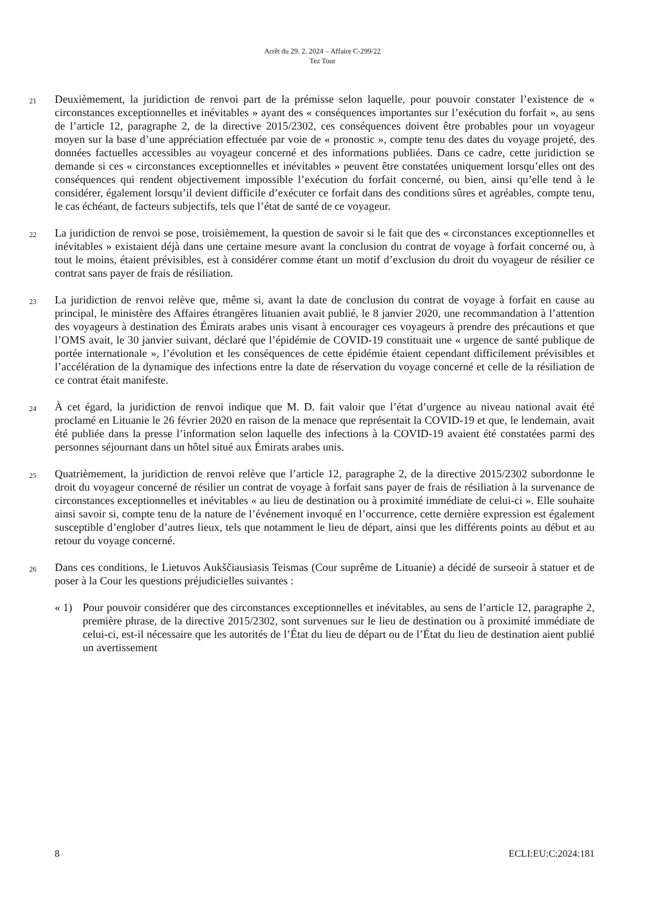Arrêt du 29. 2. 2024 – Affaire C-299/22
Tez Tour
21
Deuxièmement, la juridiction de renvoi part de la prémisse selon laquelle, pour pouvoir constater l’existence de « circonstances exceptionnelles et inévitables » ayant des « conséquences importantes sur l’exécution du forfait », au sens de l’article 12, paragraphe 2, de la directive 2015/2302, ces conséquences doivent être probables pour un voyageur moyen sur la base d’une appréciation effectuée par voie de « pronostic », compte tenu des dates du voyage projeté, des données factuelles accessibles au voyageur concerné et des informations publiées. Dans ce cadre, cette juridiction se demande si ces « circonstances exceptionnelles et inévitables » peuvent être constatées uniquement lorsqu’elles ont des conséquences qui rendent objectivement impossible l’exécution du forfait concerné, ou bien, ainsi qu’elle tend à le considérer, également lorsqu’il devient difficile d’exécuter ce forfait dans des conditions sûres et agréables, compte tenu, le cas échéant, de facteurs subjectifs, tels que l’état de santé de ce voyageur.
22
La juridiction de renvoi se pose, troisièmement, la question de savoir si le fait que des « circonstances exceptionnelles et inévitables » existaient déjà dans une certaine mesure avant la conclusion du contrat de voyage à forfait concerné ou, à tout le moins, étaient prévisibles, est à considérer comme étant un motif d’exclusion du droit du voyageur de résilier ce contrat sans payer de frais de résiliation.
23
La juridiction de renvoi relève que, même si, avant la date de conclusion du contrat de voyage à forfait en cause au principal, le ministère des Affaires étrangères lituanien avait publié, le 8 janvier 2020, une recommandation à l’attention des voyageurs à destination des Émirats arabes unis visant à encourager ces voyageurs à prendre des précautions et que l’OMS avait, le 30 janvier suivant, déclaré que l’épidémie de COVID-19 constituait une « urgence de santé publique de portée internationale », l’évolution et les conséquences de cette épidémie étaient cependant difficilement prévisibles et l’accélération de la dynamique des infections entre la date de réservation du voyage concerné et celle de la résiliation de ce contrat était manifeste.
24
À cet égard, la juridiction de renvoi indique que M. D. fait valoir que l’état d’urgence au niveau national avait été proclamé en Lituanie le 26 février 2020 en raison de la menace que représentait la COVID-19 et que, le lendemain, avait été publiée dans la presse l’information selon laquelle des infections à la COVID-19 avaient été constatées parmi des personnes séjournant dans un hôtel situé aux Émirats arabes unis.
25
Quatrièmement, la juridiction de renvoi relève que l’article 12, paragraphe 2, de la directive 2015/2302 subordonne le droit du voyageur concerné de résilier un contrat de voyage à forfait sans payer de frais de résiliation à la survenance de circonstances exceptionnelles et inévitables « au lieu de destination ou à proximité immédiate de celui-ci ». Elle souhaite ainsi savoir si, compte tenu de la nature de l’événement invoqué en l’occurrence, cette dernière expression est également susceptible d’englober d’autres lieux, tels que notamment le lieu de départ, ainsi que les différents points au début et au retour du voyage concerné.
26
Dans ces conditions, le Lietuvos Aukščiausiasis Teismas (Cour suprême de Lituanie) a décidé de surseoir à statuer et de poser à la Cour les questions préjudicielles suivantes :
« 1) Pour pouvoir considérer que des circonstances exceptionnelles et inévitables, au sens de l’article 12, paragraphe 2, première phrase, de la directive 2015/2302, sont survenues sur le lieu de destination ou à proximité immédiate de celui-ci, est-il nécessaire que les autorités de l’État du lieu de départ ou de l’État du lieu de destination aient publié un avertissement
8 ECLI:EU:C:2024:181